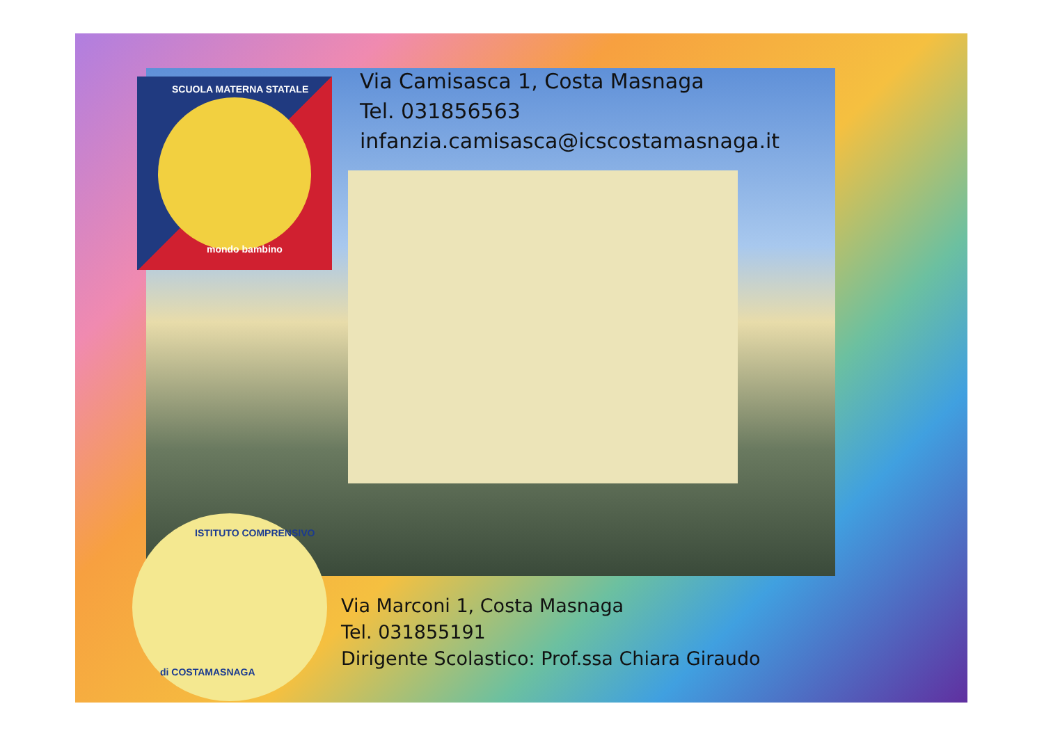SCUOLA MATERNA STATALE
mondo bambino
ISTITUTO COMPRENSIVO
di COSTAMASNAGA
Via Camisasca 1, Costa Masnaga
Tel. 031856563
infanzia.camisasca@icscostamasnaga.it
Via Marconi 1, Costa Masnaga
Tel. 031855191
Dirigente Scolastico: Prof.ssa Chiara Giraudo